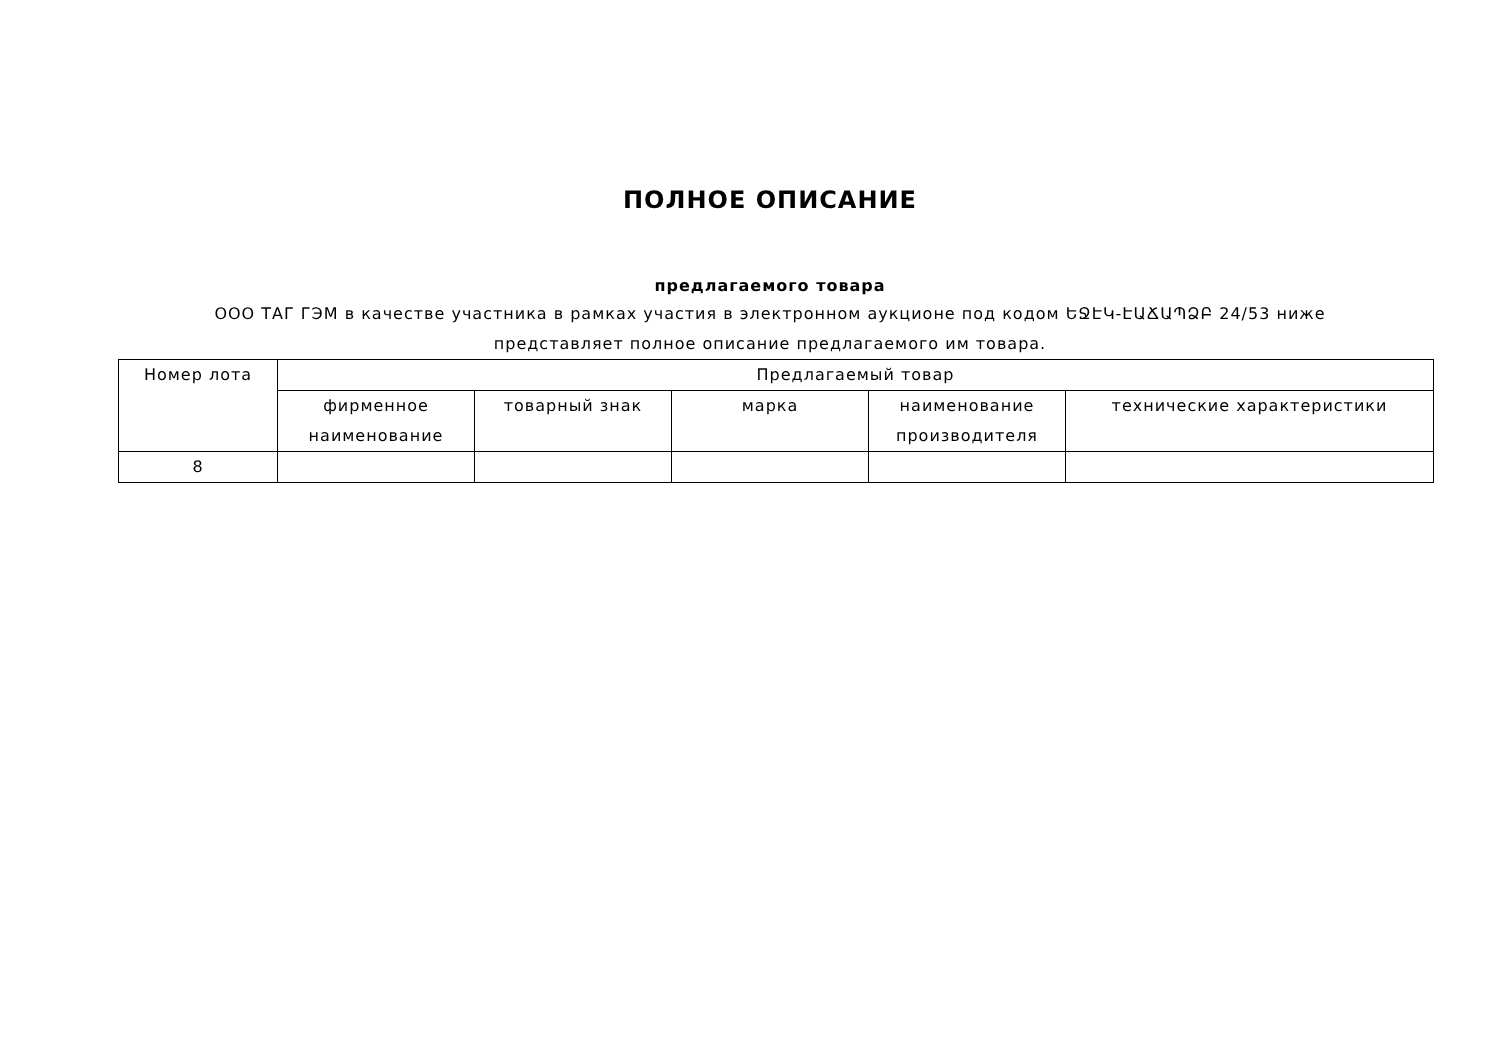ПОЛНОЕ ОПИСАНИЕ
предлагаемого товара
ООО ТАГ ГЭМ в качестве участника в рамках участия в электронном аукционе под кодом ԵՋԷԿ-ԷԱՃԱՊՁԲ 24/53 ниже представляет полное описание предлагаемого им товара.
| Номер лота | Предлагаемый товар | | | | |
| --- | --- | --- | --- | --- | --- |
| | фирменное наименование | товарный знак | марка | наименование производителя | технические характеристики |
| 8 | | | | | |